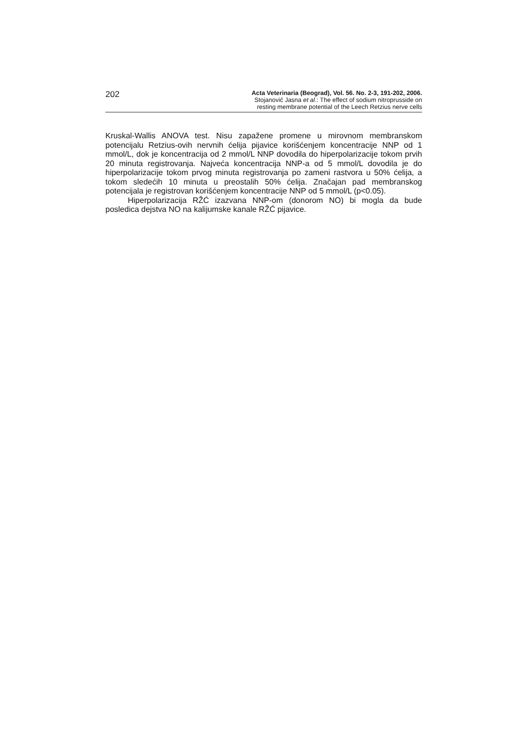202
Acta Veterinaria (Beograd), Vol. 56. No. 2-3, 191-202, 2006.
Stojanović Jasna et al.: The effect of sodium nitroprusside on
resting membrane potential of the Leech Retzius nerve cells
Kruskal-Wallis ANOVA test. Nisu zapažene promene u mirovnom membranskom potencijalu Retzius-ovih nervnih ćelija pijavice korišćenjem koncentracije NNP od 1 mmol/L, dok je koncentracija od 2 mmol/L NNP dovodila do hiperpolarizacije tokom prvih 20 minuta registrovanja. Najveća koncentracija NNP-a od 5 mmol/L dovodila je do hiperpolarizacije tokom prvog minuta registrovanja po zameni rastvora u 50% ćelija, a tokom sledećih 10 minuta u preostalih 50% ćelija. Značajan pad membranskog potencijala je registrovan korišćenjem koncentracije NNP od 5 mmol/L (p<0.05).
Hiperpolarizacija RŽĆ izazvana NNP-om (donorom NO) bi mogla da bude posledica dejstva NO na kalijumske kanale RŽĆ pijavice.